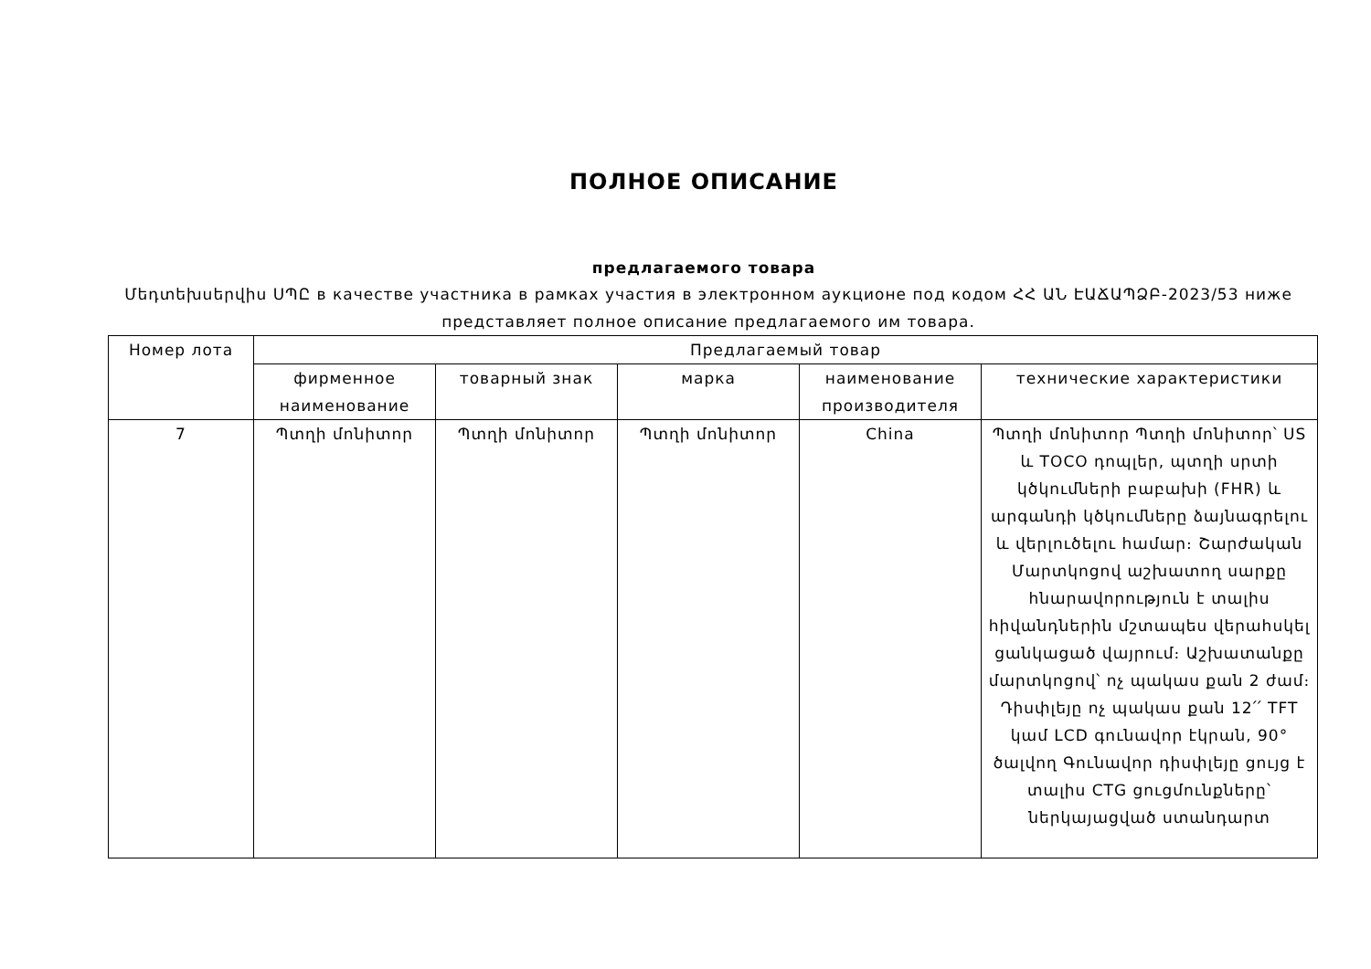ПОЛНОЕ ОПИСАНИЕ
предлагаемого товара
Մեդտեխսերվիս ՍՊԸ в качестве участника в рамках участия в электронном аукционе под кодом ՀՀ ԱՆ ԷԱՃԱՊՁԲ-2023/53 ниже представляет полное описание предлагаемого им товара.
| Номер лота | Предлагаемый товар | | | | |
| --- | --- | --- | --- | --- | --- |
| | фирменное наименование | товарный знак | марка | наименование производителя | технические характеристики |
| 7 | Պտղի մոնիտոր | Պտղի մոնիտոր | Պտղի մոնիտոր | China | Պտղի մոնիտոր Պտղի մոնիտոր՝ US և TOCO դոպլեր, պտղի սրտի կծկումների բաբախի (FHR) և արգանդի կծկումները ձայնագրելու և վերլուծելու համար։ Շարժական Մարտկոցով աշխատող սարքը հնարավորություն է տալիս հիվանդներին մշտապես վերահսկել ցանկացած վայրում։ Աշխատանքը մարտկոցով՝ ոչ պակաս քան 2 ժամ։ Դիսփլեյը ոչ պակաս քան 12՛՛ TFT կամ LCD գունավոր էկրան, 90° ծալվող Գունավոր դիսփլեյը ցույց է տալիս CTG ցուցմունքները՝ ներկայացված ստանդարտ |